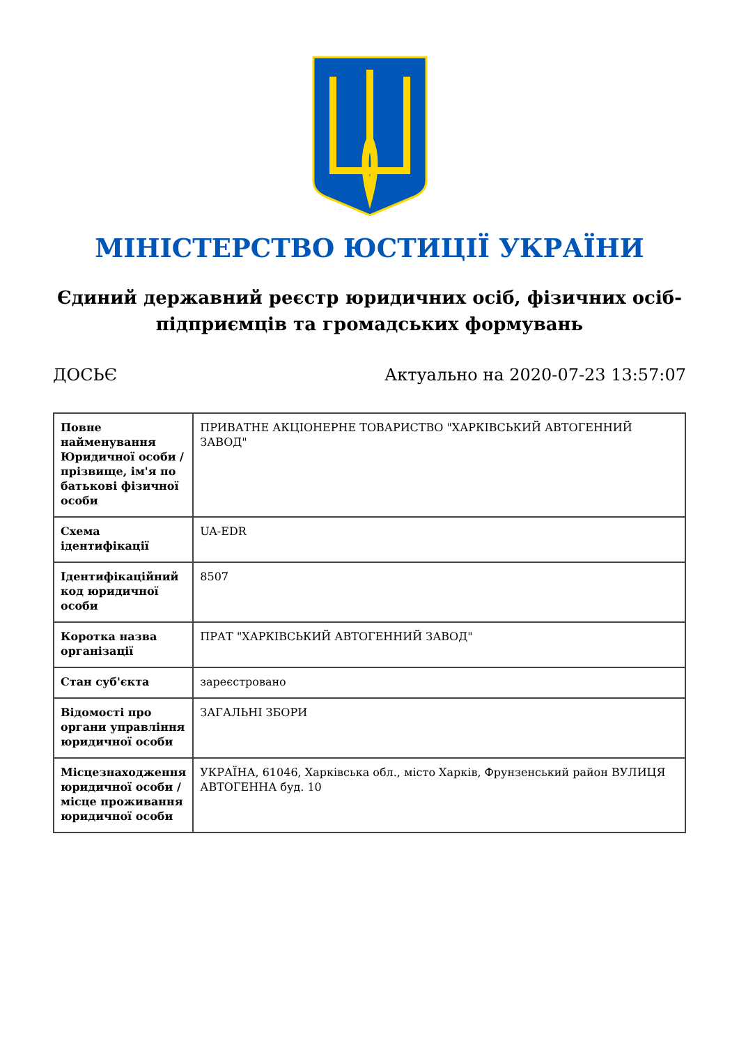МІНІСТЕРСТВО ЮСТИЦІЇ УКРАЇНИ
Єдиний державний реєстр юридичних осіб, фізичних осіб-підприємців та громадських формувань
ДОСЬЄ Актуально на 2020-07-23 13:57:07
| Повне найменування Юридичної особи / прізвище, ім'я по батькові фізичної особи | ПРИВАТНЕ АКЦІОНЕРНЕ ТОВАРИСТВО "ХАРКІВСЬКИЙ АВТОГЕННИЙ ЗАВОД" |
| Схема ідентифікації | UA-EDR |
| Ідентифікаційний код юридичної особи | 8507 |
| Коротка назва організації | ПРАТ "ХАРКІВСЬКИЙ АВТОГЕННИЙ ЗАВОД" |
| Стан суб'єкта | зареєстровано |
| Відомості про органи управління юридичної особи | ЗАГАЛЬНІ ЗБОРИ |
| Місцезнаходження юридичної особи / місце проживання юридичної особи | УКРАЇНА, 61046, Харківська обл., місто Харків, Фрунзенський район ВУЛИЦЯ АВТОГЕННА буд. 10 |